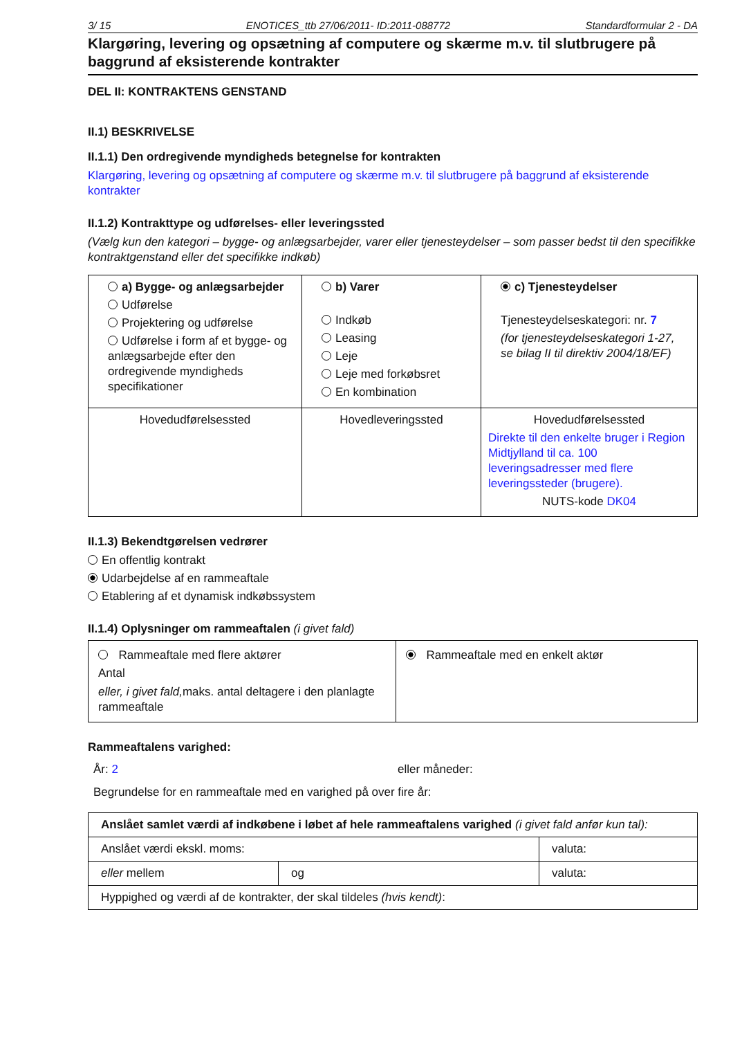3/ 15 ENOTICES_ttb 27/06/2011- ID:2011-088772 Standardformular 2 - DA
Klargøring, levering og opsætning af computere og skærme m.v. til slutbrugere på baggrund af eksisterende kontrakter
DEL II: KONTRAKTENS GENSTAND
II.1) BESKRIVELSE
II.1.1) Den ordregivende myndigheds betegnelse for kontrakten
Klargøring, levering og opsætning af computere og skærme m.v. til slutbrugere på baggrund af eksisterende kontrakter
II.1.2) Kontrakttype og udførelses- eller leveringssted
(Vælg kun den kategori – bygge- og anlægsarbejder, varer eller tjenesteydelser – som passer bedst til den specifikke kontraktgenstand eller det specifikke indkøb)
| a) Bygge- og anlægsarbejder Udførelse Projektering og udførelse Udførelse i form af et bygge- og anlægsarbejde efter den ordregivende myndigheds specifikationer | b) Varer Indkøb Leasing Leje Leje med forkøbsret En kombination | c) Tjenesteydelser Tjenesteydelseskategori: nr. 7 (for tjenesteydelseskategori 1-27, se bilag II til direktiv 2004/18/EF) |
| Hovedudførelsessted | Hovedleveringssted | Hovedudførelsessted Direkte til den enkelte bruger i Region Midtjylland til ca. 100 leveringsadresser med flere leveringssteder (brugere). NUTS-kode DK04 |
II.1.3) Bekendtgørelsen vedrører
En offentlig kontrakt
Udarbejdelse af en rammeaftale
Etablering af et dynamisk indkøbssystem
II.1.4) Oplysninger om rammeaftalen (i givet fald)
| Rammeaftale med flere aktører Antal eller, i givet fald, maks. antal deltagere i den planlagte rammeaftale | Rammeaftale med en enkelt aktør |
Rammeaftalens varighed:
År: 2 eller måneder:
Begrundelse for en rammeaftale med en varighed på over fire år:
| Anslået samlet værdi af indkøbene i løbet af hele rammeaftalens varighed (i givet fald anfør kun tal): | | |
| Anslået værdi ekskl. moms: | | valuta: |
| eller mellem | og | valuta: |
| Hyppighed og værdi af de kontrakter, der skal tildeles (hvis kendt) : | | |